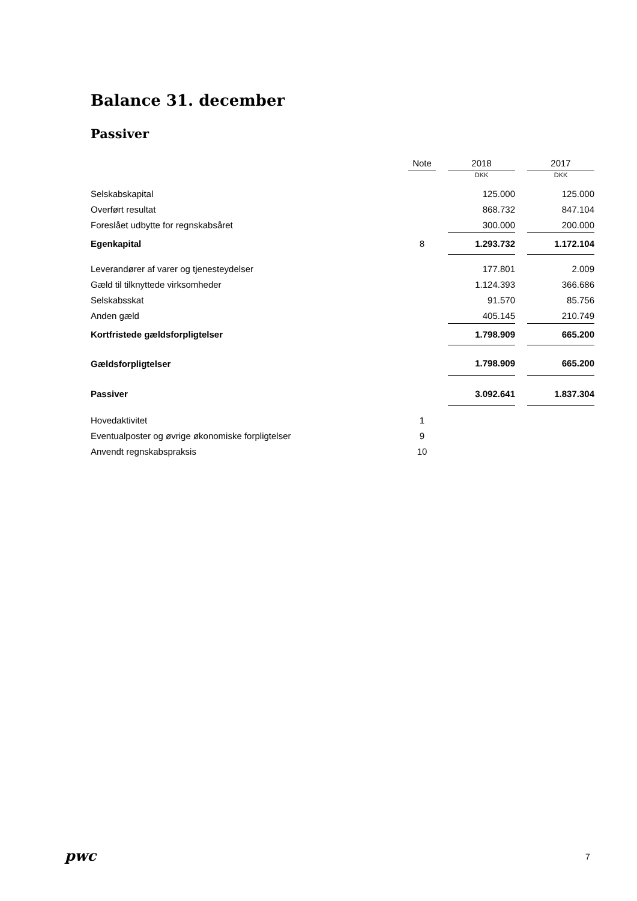Balance 31. december
Passiver
| | Note | | 2018 | | 2017 |
| --- | --- | --- | --- | --- | --- |
| | | | DKK | | DKK |
| Selskabskapital | | | 125.000 | | 125.000 |
| Overført resultat | | | 868.732 | | 847.104 |
| Foreslået udbytte for regnskabsåret | | | 300.000 | | 200.000 |
| Egenkapital | 8 | | 1.293.732 | | 1.172.104 |
| Leverandører af varer og tjenesteydelser | | | 177.801 | | 2.009 |
| Gæld til tilknyttede virksomheder | | | 1.124.393 | | 366.686 |
| Selskabsskat | | | 91.570 | | 85.756 |
| Anden gæld | | | 405.145 | | 210.749 |
| Kortfristede gældsforpligtelser | | | 1.798.909 | | 665.200 |
| Gældsforpligtelser | | | 1.798.909 | | 665.200 |
| Passiver | | | 3.092.641 | | 1.837.304 |
| Hovedaktivitet | 1 | | | | |
| Eventualposter og øvrige økonomiske forpligtelser | 9 | | | | |
| Anvendt regnskabspraksis | 10 | | | | |
pwc 7